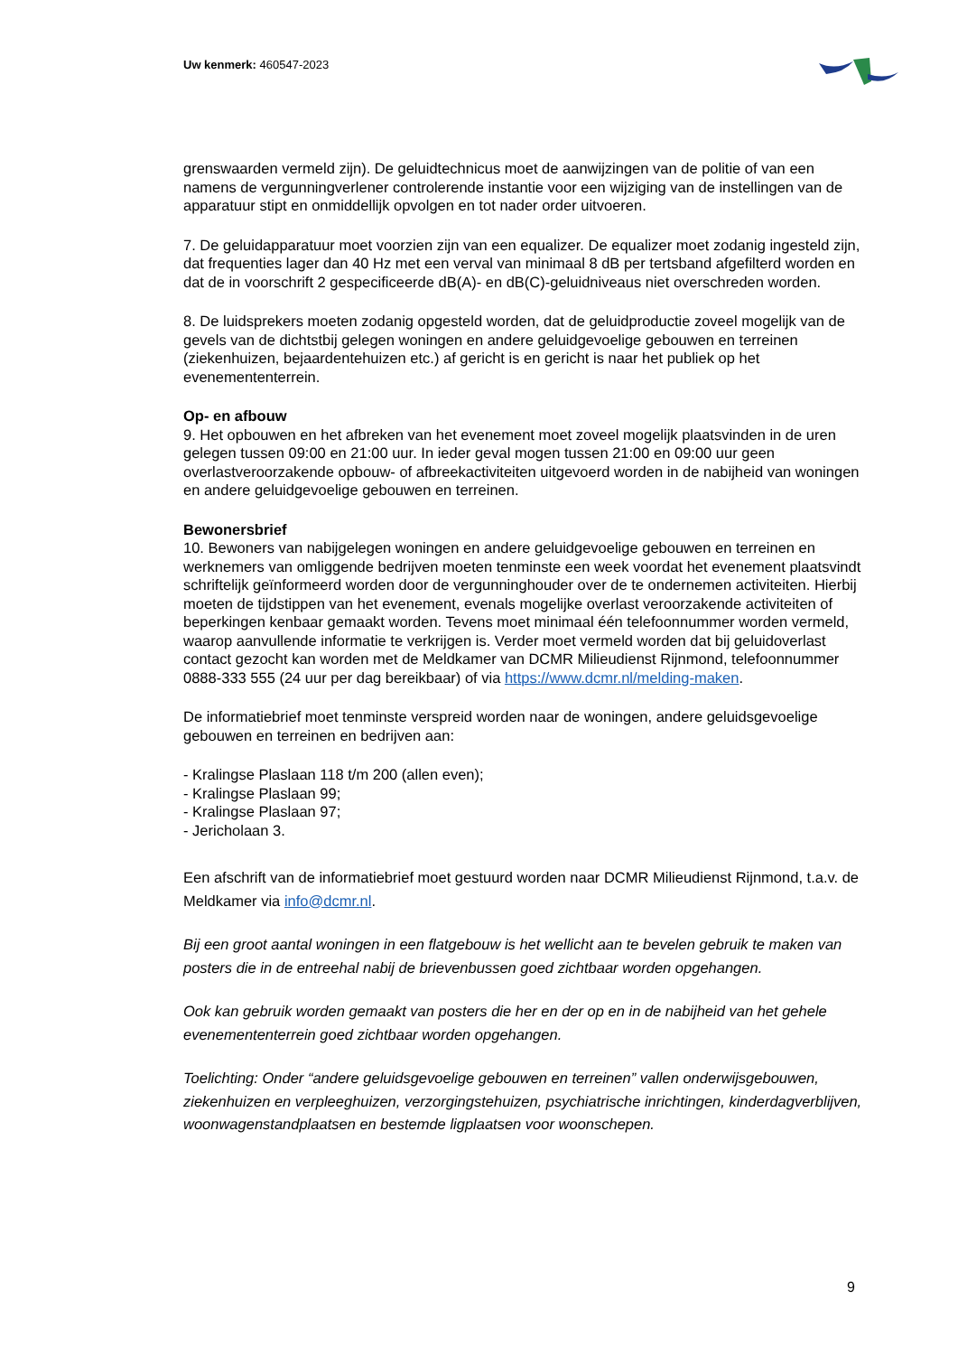Uw kenmerk: 460547-2023
grenswaarden vermeld zijn). De geluidtechnicus moet de aanwijzingen van de politie of van een namens de vergunningverlener controlerende instantie voor een wijziging van de instellingen van de apparatuur stipt en onmiddellijk opvolgen en tot nader order uitvoeren.
7. De geluidapparatuur moet voorzien zijn van een equalizer. De equalizer moet zodanig ingesteld zijn, dat frequenties lager dan 40 Hz met een verval van minimaal 8 dB per tertsband afgefilterd worden en dat de in voorschrift 2 gespecificeerde dB(A)- en dB(C)-geluidniveaus niet overschreden worden.
8. De luidsprekers moeten zodanig opgesteld worden, dat de geluidproductie zoveel mogelijk van de gevels van de dichtstbij gelegen woningen en andere geluidgevoelige gebouwen en terreinen (ziekenhuizen, bejaardentehuizen etc.) af gericht is en gericht is naar het publiek op het evenemententerrein.
Op- en afbouw
9. Het opbouwen en het afbreken van het evenement moet zoveel mogelijk plaatsvinden in de uren gelegen tussen 09:00 en 21:00 uur. In ieder geval mogen tussen 21:00 en 09:00 uur geen overlastveroorzakende opbouw- of afbreekactiviteiten uitgevoerd worden in de nabijheid van woningen en andere geluidgevoelige gebouwen en terreinen.
Bewonersbrief
10. Bewoners van nabijgelegen woningen en andere geluidgevoelige gebouwen en terreinen en werknemers van omliggende bedrijven moeten tenminste een week voordat het evenement plaatsvindt schriftelijk geïnformeerd worden door de vergunninghouder over de te ondernemen activiteiten. Hierbij moeten de tijdstippen van het evenement, evenals mogelijke overlast veroorzakende activiteiten of beperkingen kenbaar gemaakt worden. Tevens moet minimaal één telefoonnummer worden vermeld, waarop aanvullende informatie te verkrijgen is. Verder moet vermeld worden dat bij geluidoverlast contact gezocht kan worden met de Meldkamer van DCMR Milieudienst Rijnmond, telefoonnummer 0888-333 555 (24 uur per dag bereikbaar) of via https://www.dcmr.nl/melding-maken.
De informatiebrief moet tenminste verspreid worden naar de woningen, andere geluidsgevoelige gebouwen en terreinen en bedrijven aan:
- Kralingse Plaslaan 118 t/m 200 (allen even);
- Kralingse Plaslaan 99;
- Kralingse Plaslaan 97;
- Jericholaan 3.
Een afschrift van de informatiebrief moet gestuurd worden naar DCMR Milieudienst Rijnmond, t.a.v. de Meldkamer via info@dcmr.nl.
Bij een groot aantal woningen in een flatgebouw is het wellicht aan te bevelen gebruik te maken van posters die in de entreehal nabij de brievenbussen goed zichtbaar worden opgehangen.
Ook kan gebruik worden gemaakt van posters die her en der op en in de nabijheid van het gehele evenemententerrein goed zichtbaar worden opgehangen.
Toelichting: Onder “andere geluidsgevoelige gebouwen en terreinen” vallen onderwijsgebouwen, ziekenhuizen en verpleeghuizen, verzorgingstehuizen, psychiatrische inrichtingen, kinderdagverblijven, woonwagenstandplaatsen en bestemde ligplaatsen voor woonschepen.
9